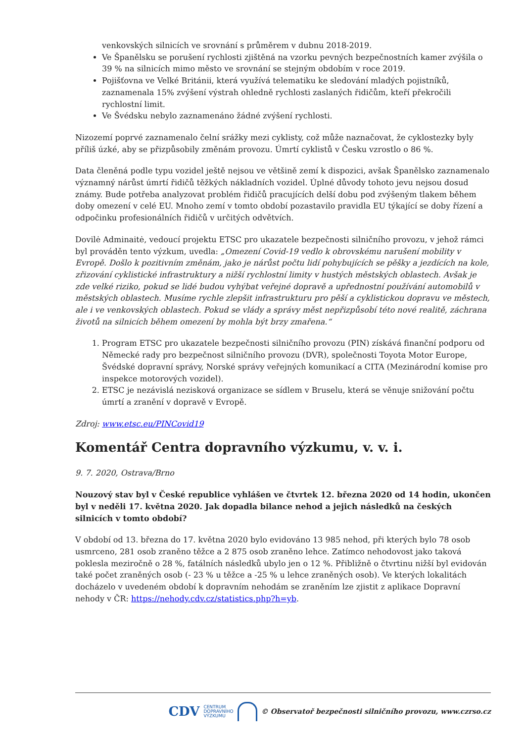venkovských silnicích ve srovnání s průměrem v dubnu 2018-2019.
Ve Španělsku se porušení rychlosti zjištěná na vzorku pevných bezpečnostních kamer zvýšila o 39 % na silnicích mimo město ve srovnání se stejným obdobím v roce 2019.
Pojišťovna ve Velké Británii, která využívá telematiku ke sledování mladých pojistníků, zaznamenala 15% zvýšení výstrah ohledně rychlosti zaslaných řidičům, kteří překročili rychlostní limit.
Ve Švédsku nebylo zaznamenáno žádné zvýšení rychlosti.
Nizozemí poprvé zaznamenalo čelní srážky mezi cyklisty, což může naznačovat, že cyklostezky byly příliš úzké, aby se přizpůsobily změnám provozu. Úmrtí cyklistů v Česku vzrostlo o 86 %.
Data členěná podle typu vozidel ještě nejsou ve většině zemí k dispozici, avšak Španělsko zaznamenalo významný nárůst úmrtí řidičů těžkých nákladních vozidel. Úplné důvody tohoto jevu nejsou dosud známy. Bude potřeba analyzovat problém řidičů pracujících delší dobu pod zvýšeným tlakem během doby omezení v celé EU. Mnoho zemí v tomto období pozastavilo pravidla EU týkající se doby řízení a odpočinku profesionálních řidičů v určitých odvětvích.
Dovilė Adminaitė, vedoucí projektu ETSC pro ukazatele bezpečnosti silničního provozu, v jehož rámci byl prováděn tento výzkum, uvedla: „Omezení Covid-19 vedlo k obrovskému narušení mobility v Evropě. Došlo k pozitivním změnám, jako je nárůst počtu lidí pohybujících se pěšky a jezdících na kole, zřizování cyklistické infrastruktury a nižší rychlostní limity v hustých městských oblastech. Avšak je zde velké riziko, pokud se lidé budou vyhýbat veřejné dopravě a upřednostní používání automobilů v městských oblastech. Musíme rychle zlepšit infrastrukturu pro pěší a cyklistickou dopravu ve městech, ale i ve venkovských oblastech. Pokud se vlády a správy měst nepřizpůsobí této nové realitě, záchrana životů na silnicích během omezení by mohla být brzy zmařena.“
1. Program ETSC pro ukazatele bezpečnosti silničního provozu (PIN) získává finanční podporu od Německé rady pro bezpečnost silničního provozu (DVR), společnosti Toyota Motor Europe, Švédské dopravní správy, Norské správy veřejných komunikací a CITA (Mezinárodní komise pro inspekce motorových vozidel).
2. ETSC je nezávislá nezisková organizace se sídlem v Bruselu, která se věnuje snižování počtu úmrtí a zranění v dopravě v Evropě.
Zdroj: www.etsc.eu/PINCovid19
Komentář Centra dopravního výzkumu, v. v. i.
9. 7. 2020, Ostrava/Brno
Nouzový stav byl v České republice vyhlášen ve čtvrtek 12. března 2020 od 14 hodin, ukončen byl v neděli 17. května 2020. Jak dopadla bilance nehod a jejich následků na českých silnicích v tomto období?
V období od 13. března do 17. května 2020 bylo evidováno 13 985 nehod, při kterých bylo 78 osob usmrceno, 281 osob zraněno těžce a 2 875 osob zraněno lehce. Zatímco nehodovost jako taková poklesla meziročně o 28 %, fatálních následků ubylo jen o 12 %. Přibližně o čtvrtinu nižší byl evidován také počet zraněných osob (- 23 % u těžce a -25 % u lehce zraněných osob). Ve kterých lokalitách docházelo v uvedeném období k dopravním nehodám se zraněním lze zjistit z aplikace Dopravní nehody v ČR: https://nehody.cdv.cz/statistics.php?h=yb.
CDV CENTRUM
DOPRAVNÍHO
VÝZKUMU © Observatoř bezpečnosti silničního provozu, www.czrso.cz